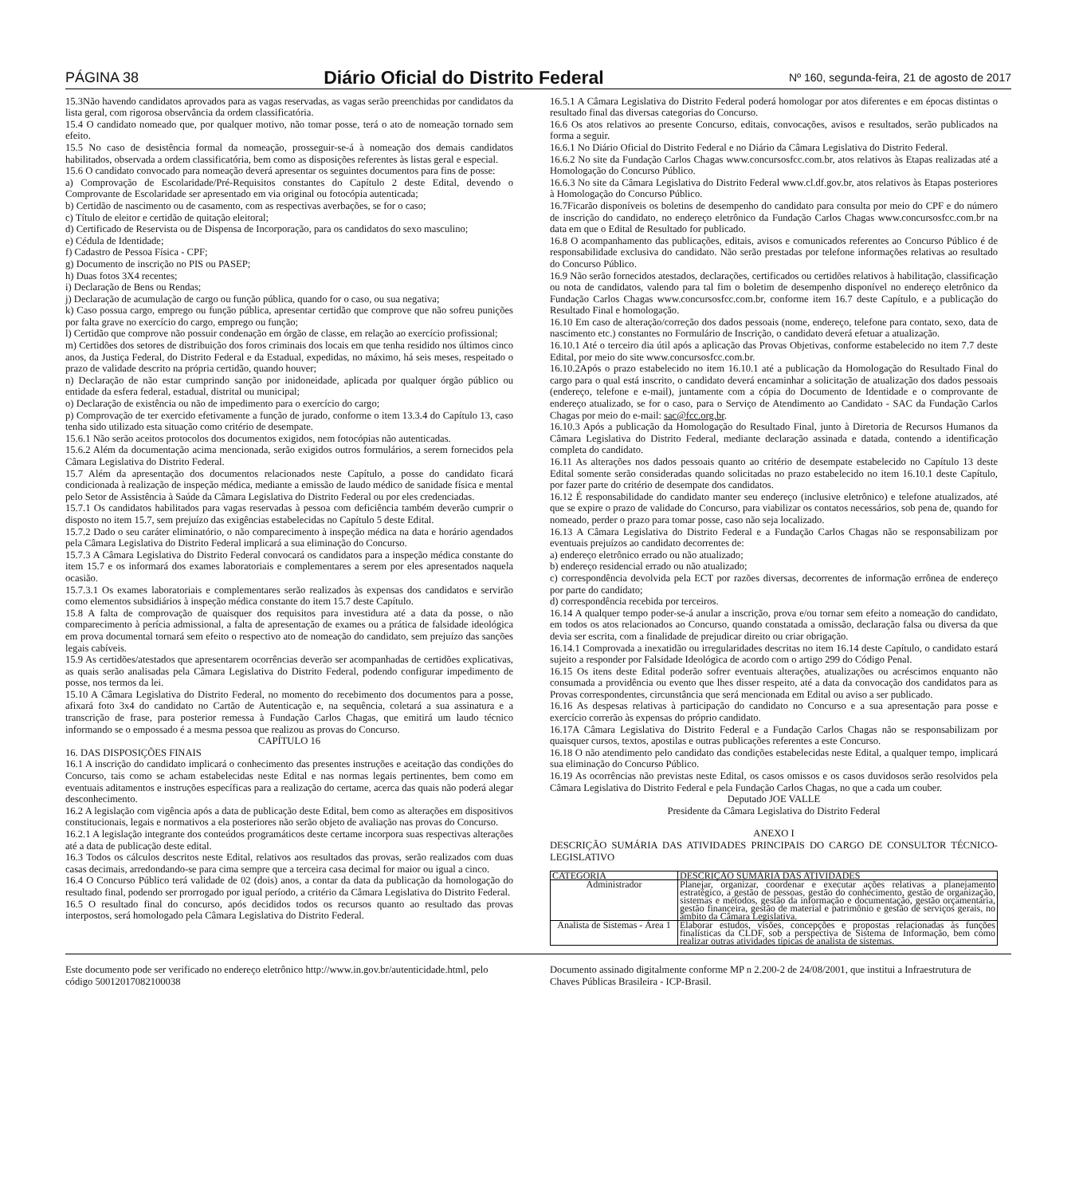PÁGINA 38 Diário Oficial do Distrito Federal Nº 160, segunda-feira, 21 de agosto de 2017
15.3Não havendo candidatos aprovados para as vagas reservadas, as vagas serão preenchidas por candidatos da lista geral, com rigorosa observância da ordem classificatória.
15.4 O candidato nomeado que, por qualquer motivo, não tomar posse, terá o ato de nomeação tornado sem efeito.
15.5 No caso de desistência formal da nomeação, prosseguir-se-á à nomeação dos demais candidatos habilitados, observada a ordem classificatória, bem como as disposições referentes às listas geral e especial.
15.6 O candidato convocado para nomeação deverá apresentar os seguintes documentos para fins de posse:
a) Comprovação de Escolaridade/Pré-Requisitos constantes do Capítulo 2 deste Edital, devendo o Comprovante de Escolaridade ser apresentado em via original ou fotocópia autenticada;
b) Certidão de nascimento ou de casamento, com as respectivas averbações, se for o caso;
c) Título de eleitor e certidão de quitação eleitoral;
d) Certificado de Reservista ou de Dispensa de Incorporação, para os candidatos do sexo masculino;
e) Cédula de Identidade;
f) Cadastro de Pessoa Física - CPF;
g) Documento de inscrição no PIS ou PASEP;
h) Duas fotos 3X4 recentes;
i) Declaração de Bens ou Rendas;
j) Declaração de acumulação de cargo ou função pública, quando for o caso, ou sua negativa;
k) Caso possua cargo, emprego ou função pública, apresentar certidão que comprove que não sofreu punições por falta grave no exercício do cargo, emprego ou função;
l) Certidão que comprove não possuir condenação em órgão de classe, em relação ao exercício profissional;
m) Certidões dos setores de distribuição dos foros criminais dos locais em que tenha residido nos últimos cinco anos, da Justiça Federal, do Distrito Federal e da Estadual, expedidas, no máximo, há seis meses, respeitado o prazo de validade descrito na própria certidão, quando houver;
n) Declaração de não estar cumprindo sanção por inidoneidade, aplicada por qualquer órgão público ou entidade da esfera federal, estadual, distrital ou municipal;
o) Declaração de existência ou não de impedimento para o exercício do cargo;
p) Comprovação de ter exercido efetivamente a função de jurado, conforme o item 13.3.4 do Capítulo 13, caso tenha sido utilizado esta situação como critério de desempate.
15.6.1 Não serão aceitos protocolos dos documentos exigidos, nem fotocópias não autenticadas.
15.6.2 Além da documentação acima mencionada, serão exigidos outros formulários, a serem fornecidos pela Câmara Legislativa do Distrito Federal.
15.7 Além da apresentação dos documentos relacionados neste Capítulo, a posse do candidato ficará condicionada à realização de inspeção médica, mediante a emissão de laudo médico de sanidade física e mental pelo Setor de Assistência à Saúde da Câmara Legislativa do Distrito Federal ou por eles credenciadas.
15.7.1 Os candidatos habilitados para vagas reservadas à pessoa com deficiência também deverão cumprir o disposto no item 15.7, sem prejuízo das exigências estabelecidas no Capítulo 5 deste Edital.
15.7.2 Dado o seu caráter eliminatório, o não comparecimento à inspeção médica na data e horário agendados pela Câmara Legislativa do Distrito Federal implicará a sua eliminação do Concurso.
15.7.3 A Câmara Legislativa do Distrito Federal convocará os candidatos para a inspeção médica constante do item 15.7 e os informará dos exames laboratoriais e complementares a serem por eles apresentados naquela ocasião.
15.7.3.1 Os exames laboratoriais e complementares serão realizados às expensas dos candidatos e servirão como elementos subsidiários à inspeção médica constante do item 15.7 deste Capítulo.
15.8 A falta de comprovação de quaisquer dos requisitos para investidura até a data da posse, o não comparecimento à perícia admissional, a falta de apresentação de exames ou a prática de falsidade ideológica em prova documental tornará sem efeito o respectivo ato de nomeação do candidato, sem prejuízo das sanções legais cabíveis.
15.9 As certidões/atestados que apresentarem ocorrências deverão ser acompanhadas de certidões explicativas, as quais serão analisadas pela Câmara Legislativa do Distrito Federal, podendo configurar impedimento de posse, nos termos da lei.
15.10 A Câmara Legislativa do Distrito Federal, no momento do recebimento dos documentos para a posse, afixará foto 3x4 do candidato no Cartão de Autenticação e, na sequência, coletará a sua assinatura e a transcrição de frase, para posterior remessa à Fundação Carlos Chagas, que emitirá um laudo técnico informando se o empossado é a mesma pessoa que realizou as provas do Concurso.
CAPÍTULO 16
16. DAS DISPOSIÇÕES FINAIS
16.1 A inscrição do candidato implicará o conhecimento das presentes instruções e aceitação das condições do Concurso, tais como se acham estabelecidas neste Edital e nas normas legais pertinentes, bem como em eventuais aditamentos e instruções específicas para a realização do certame, acerca das quais não poderá alegar desconhecimento.
16.2 A legislação com vigência após a data de publicação deste Edital, bem como as alterações em dispositivos constitucionais, legais e normativos a ela posteriores não serão objeto de avaliação nas provas do Concurso.
16.2.1 A legislação integrante dos conteúdos programáticos deste certame incorpora suas respectivas alterações até a data de publicação deste edital.
16.3 Todos os cálculos descritos neste Edital, relativos aos resultados das provas, serão realizados com duas casas decimais, arredondando-se para cima sempre que a terceira casa decimal for maior ou igual a cinco.
16.4 O Concurso Público terá validade de 02 (dois) anos, a contar da data da publicação da homologação do resultado final, podendo ser prorrogado por igual período, a critério da Câmara Legislativa do Distrito Federal.
16.5 O resultado final do concurso, após decididos todos os recursos quanto ao resultado das provas interpostos, será homologado pela Câmara Legislativa do Distrito Federal.
16.5.1 A Câmara Legislativa do Distrito Federal poderá homologar por atos diferentes e em épocas distintas o resultado final das diversas categorias do Concurso.
16.6 Os atos relativos ao presente Concurso, editais, convocações, avisos e resultados, serão publicados na forma a seguir.
16.6.1 No Diário Oficial do Distrito Federal e no Diário da Câmara Legislativa do Distrito Federal.
16.6.2 No site da Fundação Carlos Chagas www.concursosfcc.com.br, atos relativos às Etapas realizadas até a Homologação do Concurso Público.
16.6.3 No site da Câmara Legislativa do Distrito Federal www.cl.df.gov.br, atos relativos às Etapas posteriores à Homologação do Concurso Público.
16.7Ficarão disponíveis os boletins de desempenho do candidato para consulta por meio do CPF e do número de inscrição do candidato, no endereço eletrônico da Fundação Carlos Chagas www.concursosfcc.com.br na data em que o Edital de Resultado for publicado.
16.8 O acompanhamento das publicações, editais, avisos e comunicados referentes ao Concurso Público é de responsabilidade exclusiva do candidato. Não serão prestadas por telefone informações relativas ao resultado do Concurso Público.
16.9 Não serão fornecidos atestados, declarações, certificados ou certidões relativos à habilitação, classificação ou nota de candidatos, valendo para tal fim o boletim de desempenho disponível no endereço eletrônico da Fundação Carlos Chagas www.concursosfcc.com.br, conforme item 16.7 deste Capítulo, e a publicação do Resultado Final e homologação.
16.10 Em caso de alteração/correção dos dados pessoais (nome, endereço, telefone para contato, sexo, data de nascimento etc.) constantes no Formulário de Inscrição, o candidato deverá efetuar a atualização.
16.10.1 Até o terceiro dia útil após a aplicação das Provas Objetivas, conforme estabelecido no item 7.7 deste Edital, por meio do site www.concursosfcc.com.br.
16.10.2Após o prazo estabelecido no item 16.10.1 até a publicação da Homologação do Resultado Final do cargo para o qual está inscrito, o candidato deverá encaminhar a solicitação de atualização dos dados pessoais (endereço, telefone e e-mail), juntamente com a cópia do Documento de Identidade e o comprovante de endereço atualizado, se for o caso, para o Serviço de Atendimento ao Candidato - SAC da Fundação Carlos Chagas por meio do e-mail: sac@fcc.org.br.
16.10.3 Após a publicação da Homologação do Resultado Final, junto à Diretoria de Recursos Humanos da Câmara Legislativa do Distrito Federal, mediante declaração assinada e datada, contendo a identificação completa do candidato.
16.11 As alterações nos dados pessoais quanto ao critério de desempate estabelecido no Capítulo 13 deste Edital somente serão consideradas quando solicitadas no prazo estabelecido no item 16.10.1 deste Capítulo, por fazer parte do critério de desempate dos candidatos.
16.12 É responsabilidade do candidato manter seu endereço (inclusive eletrônico) e telefone atualizados, até que se expire o prazo de validade do Concurso, para viabilizar os contatos necessários, sob pena de, quando for nomeado, perder o prazo para tomar posse, caso não seja localizado.
16.13 A Câmara Legislativa do Distrito Federal e a Fundação Carlos Chagas não se responsabilizam por eventuais prejuízos ao candidato decorrentes de:
a) endereço eletrônico errado ou não atualizado;
b) endereço residencial errado ou não atualizado;
c) correspondência devolvida pela ECT por razões diversas, decorrentes de informação errônea de endereço por parte do candidato;
d) correspondência recebida por terceiros.
16.14 A qualquer tempo poder-se-á anular a inscrição, prova e/ou tornar sem efeito a nomeação do candidato, em todos os atos relacionados ao Concurso, quando constatada a omissão, declaração falsa ou diversa da que devia ser escrita, com a finalidade de prejudicar direito ou criar obrigação.
16.14.1 Comprovada a inexatidão ou irregularidades descritas no item 16.14 deste Capítulo, o candidato estará sujeito a responder por Falsidade Ideológica de acordo com o artigo 299 do Código Penal.
16.15 Os itens deste Edital poderão sofrer eventuais alterações, atualizações ou acréscimos enquanto não consumada a providência ou evento que lhes disser respeito, até a data da convocação dos candidatos para as Provas correspondentes, circunstância que será mencionada em Edital ou aviso a ser publicado.
16.16 As despesas relativas à participação do candidato no Concurso e a sua apresentação para posse e exercício correrão às expensas do próprio candidato.
16.17A Câmara Legislativa do Distrito Federal e a Fundação Carlos Chagas não se responsabilizam por quaisquer cursos, textos, apostilas e outras publicações referentes a este Concurso.
16.18 O não atendimento pelo candidato das condições estabelecidas neste Edital, a qualquer tempo, implicará sua eliminação do Concurso Público.
16.19 As ocorrências não previstas neste Edital, os casos omissos e os casos duvidosos serão resolvidos pela Câmara Legislativa do Distrito Federal e pela Fundação Carlos Chagas, no que a cada um couber.
Deputado JOE VALLE
Presidente da Câmara Legislativa do Distrito Federal
ANEXO I
DESCRIÇÃO SUMÁRIA DAS ATIVIDADES PRINCIPAIS DO CARGO DE CONSULTOR TÉCNICO-LEGISLATIVO
| CATEGORIA | DESCRIÇÃO SUMÁRIA DAS ATIVIDADES |
| --- | --- |
| Administrador | Planejar, organizar, coordenar e executar ações relativas a planejamento estratégico, a gestão de pessoas, gestão do conhecimento, gestão de organização, sistemas e métodos, gestão da informação e documentação, gestão orçamentária, gestão financeira, gestão de material e patrimônio e gestão de serviços gerais, no âmbito da Câmara Legislativa. |
| Analista de Sistemas - Área 1 | Elaborar estudos, visões, concepções e propostas relacionadas às funções finalísticas da CLDF, sob a perspectiva de Sistema de Informação, bem como realizar outras atividades típicas de analista de sistemas. |
Este documento pode ser verificado no endereço eletrônico http://www.in.gov.br/autenticidade.html, pelo código 50012017082100038
Documento assinado digitalmente conforme MP n 2.200-2 de 24/08/2001, que institui a Infraestrutura de Chaves Públicas Brasileira - ICP-Brasil.